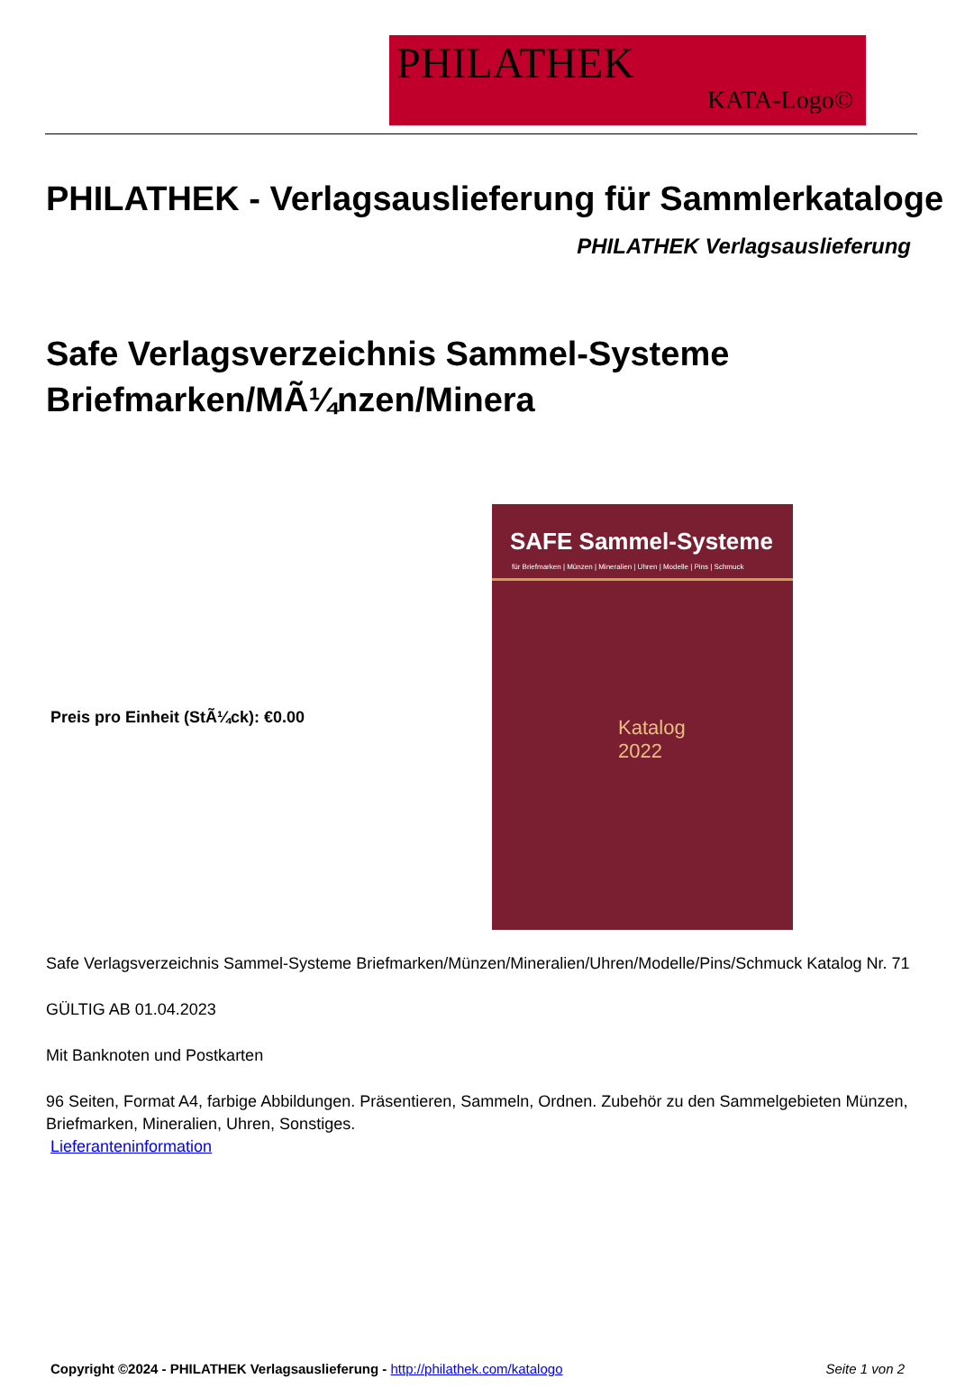PHILATHEK
KATA-Logo©
PHILATHEK - Verlagsauslieferung für Sammlerkataloge
PHILATHEK Verlagsauslieferung
Safe Verlagsverzeichnis Sammel-Systeme Briefmarken/MÃ¼nzen/Minera
Preis pro Einheit (StÃ¼ck): €0.00
SAFE Sammel-Systeme
für Briefmarken | Münzen | Mineralien | Uhren | Modelle | Pins | Schmuck
Katalog
2022
Safe Verlagsverzeichnis Sammel-Systeme Briefmarken/Münzen/Mineralien/Uhren/Modelle/Pins/Schmuck Katalog Nr. 71
GÜLTIG AB 01.04.2023
Mit Banknoten und Postkarten
96 Seiten, Format A4, farbige Abbildungen. Präsentieren, Sammeln, Ordnen. Zubehör zu den Sammelgebieten Münzen, Briefmarken, Mineralien, Uhren, Sonstiges.
Lieferanteninformation
Copyright ©2024 - PHILATHEK Verlagsauslieferung - http://philathek.com/katalogo Seite 1 von 2